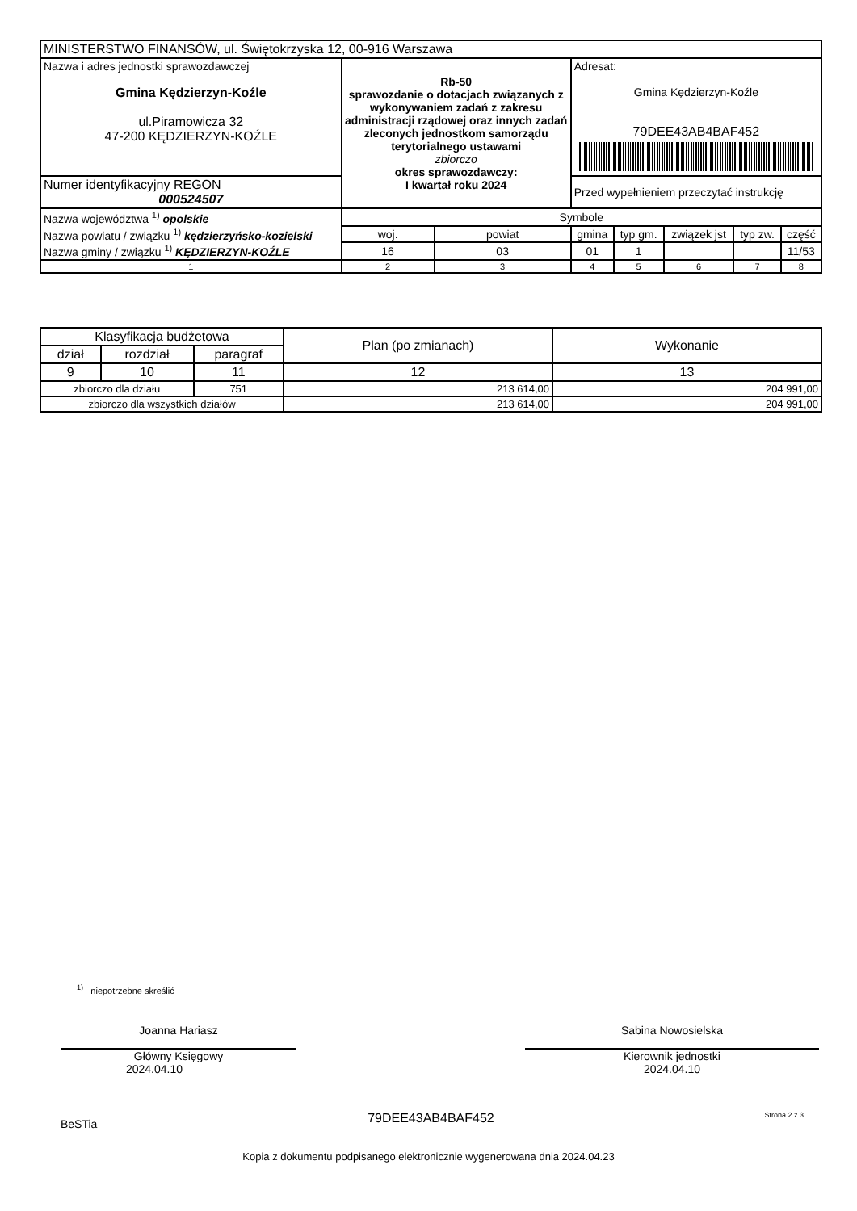| MINISTERSTWO FINANSÓW, ul. Świętokrzyska 12, 00-916 Warszawa | | | | | | | | |
| Nazwa i adres jednostki sprawozdawczej Gmina Kędzierzyn-Koźle ul.Piramowicza 32 47-200 KĘDZIERZYN-KOŹLE | Rb-50 sprawozdanie o dotacjach związanych z wykonywaniem zadań z zakresu administracji rządowej oraz innych zadań zleconych jednostkom samorządu terytorialnego ustawami zbiorczo okres sprawozdawczy: I kwartał roku 2024 | | | Adresat: Gmina Kędzierzyn-Koźle 79DEE43AB4BAF452 | | | | |
| Numer identyfikacyjny REGON 000524507 | | | | Przed wypełnieniem przeczytać instrukcję | | | | |
| Nazwa województwa <sup>1)</sup> opolskie | | Symbole | | | | | | |
| Nazwa powiatu / związku <sup>1)</sup> kędzierzyńsko-kozielski | | woj. | powiat | gmina | typ gm. | związek jst | typ zw. | część |
| Nazwa gminy / związku <sup>1)</sup> KĘDZIERZYN-KOŹLE | | 16 | 03 | 01 | 1 | | | 11/53 |
| 1 | | 2 | 3 | 4 | 5 | 6 | 7 | 8 |
| Klasyfikacja budżetowa | | | Plan (po zmianach) | Wykonanie |
| --- | --- | --- | --- | --- |
| dział | rozdział | paragraf | | |
| 9 | 10 | 11 | 12 | 13 |
| zbiorczo dla działu | | 751 | 213 614,00 | 204 991,00 |
| zbiorczo dla wszystkich działów | | | 213 614,00 | 204 991,00 |
<sup>1)</sup> niepotrzebne skreślić
Joanna Hariasz
Główny Księgowy
2024.04.10
Sabina Nowosielska
Kierownik jednostki
2024.04.10
BeSTia 79DEE43AB4BAF452 Strona 2 z 3
Kopia z dokumentu podpisanego elektronicznie wygenerowana dnia 2024.04.23